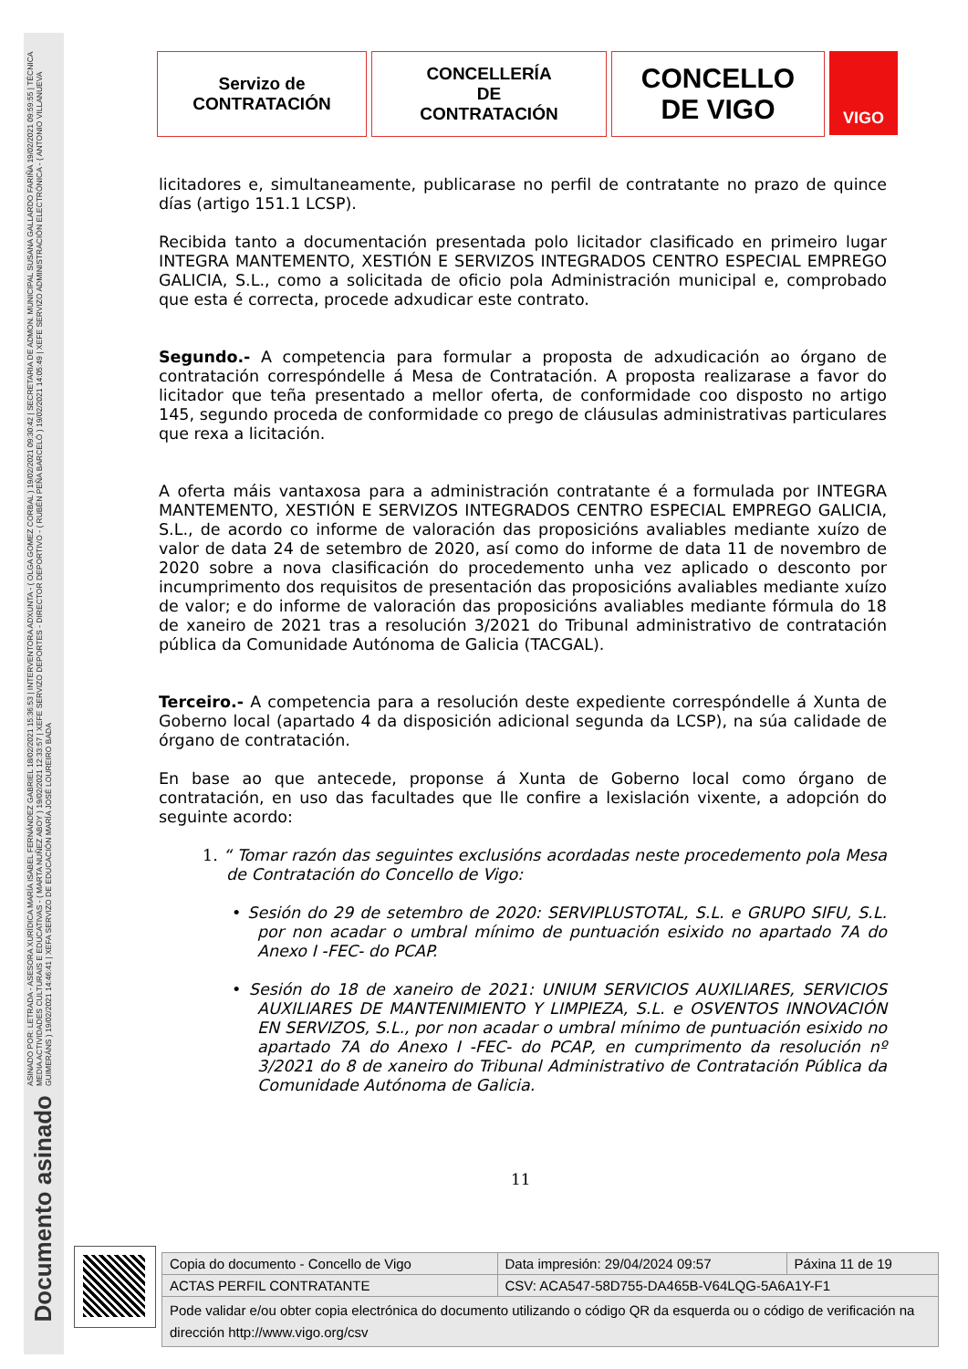ASINADO POR: LETRADA - ASESORA XURÍDICA MARÍA ISABEL FERNÁNDEZ GABRIEL 18/02/2021 15:36:53 | INTERVENTORA ADXUNTA - ( OLGA GOMEZ CORBAL ) 19/02/2021 09:30:42 | SECRETARIA DE ADMON. MUNICIPAL SUSANA GALLARDO FARIÑA 19/02/2021 09:59:55 | TÉCNICA MEDIA ACTIVIDADES CULTURAIS E EDUCATIVAS - ( MARTA NUÑEZ ABOY ) 19/02/2021 12:33:57 | XEFE SERVIZO DEPORTES - DIRECTOR DEPORTIVO - ( RUBÉN PEÑA BARCELÓ ) 19/02/2021 14:05:49 | XEFE SERVIZO ADMINISTRACIÓN ELECTRÓNICA - ( ANTONIO VILLANUEVA GUIMERÁNS ) 19/02/2021 14:46:41 | XEFA SERVIZO DE EDUCACIÓN MARÍA JOSÉ LOUREIRO BADA
Documento asinado
Servizo de
CONTRATACIÓN
CONCELLERÍA
DE
CONTRATACIÓN
CONCELLO
DE VIGO
VIGO
licitadores e, simultaneamente, publicarase no perfil de contratante no prazo de quince días (artigo 151.1 LCSP).
Recibida tanto a documentación presentada polo licitador clasificado en primeiro lugar INTEGRA MANTEMENTO, XESTIÓN E SERVIZOS INTEGRADOS CENTRO ESPECIAL EMPREGO GALICIA, S.L., como a solicitada de oficio pola Administración municipal e, comprobado que esta é correcta, procede adxudicar este contrato.
Segundo.- A competencia para formular a proposta de adxudicación ao órgano de contratación correspóndelle á Mesa de Contratación. A proposta realizarase a favor do licitador que teña presentado a mellor oferta, de conformidade coo disposto no artigo 145, segundo proceda de conformidade co prego de cláusulas administrativas particulares que rexa a licitación.
A oferta máis vantaxosa para a administración contratante é a formulada por INTEGRA MANTEMENTO, XESTIÓN E SERVIZOS INTEGRADOS CENTRO ESPECIAL EMPREGO GALICIA, S.L., de acordo co informe de valoración das proposicións avaliables mediante xuízo de valor de data 24 de setembro de 2020, así como do informe de data 11 de novembro de 2020 sobre a nova clasificación do procedemento unha vez aplicado o desconto por incumprimento dos requisitos de presentación das proposicións avaliables mediante xuízo de valor; e do informe de valoración das proposicións avaliables mediante fórmula do 18 de xaneiro de 2021 tras a resolución 3/2021 do Tribunal administrativo de contratación pública da Comunidade Autónoma de Galicia (TACGAL).
Terceiro.- A competencia para a resolución deste expediente correspóndelle á Xunta de Goberno local (apartado 4 da disposición adicional segunda da LCSP), na súa calidade de órgano de contratación.
En base ao que antecede, proponse á Xunta de Goberno local como órgano de contratación, en uso das facultades que lle confire a lexislación vixente, a adopción do seguinte acordo:
1. “ Tomar razón das seguintes exclusións acordadas neste procedemento pola Mesa de Contratación do Concello de Vigo:
• Sesión do 29 de setembro de 2020: SERVIPLUSTOTAL, S.L. e GRUPO SIFU, S.L. por non acadar o umbral mínimo de puntuación esixido no apartado 7A do Anexo I -FEC- do PCAP.
• Sesión do 18 de xaneiro de 2021: UNIUM SERVICIOS AUXILIARES, SERVICIOS AUXILIARES DE MANTENIMIENTO Y LIMPIEZA, S.L. e OSVENTOS INNOVACIÓN EN SERVIZOS, S.L., por non acadar o umbral mínimo de puntuación esixido no apartado 7A do Anexo I -FEC- do PCAP, en cumprimento da resolución nº 3/2021 do 8 de xaneiro do Tribunal Administrativo de Contratación Pública da Comunidade Autónoma de Galicia.
11
| Copia do documento - Concello de Vigo | Data impresión: 29/04/2024 09:57 | Páxina 11 de 19 |
| ACTAS PERFIL CONTRATANTE | CSV: ACA547-58D755-DA465B-V64LQG-5A6A1Y-F1 | |
| Pode validar e/ou obter copia electrónica do documento utilizando o código QR da esquerda ou o código de verificación na dirección http://www.vigo.org/csv | | |